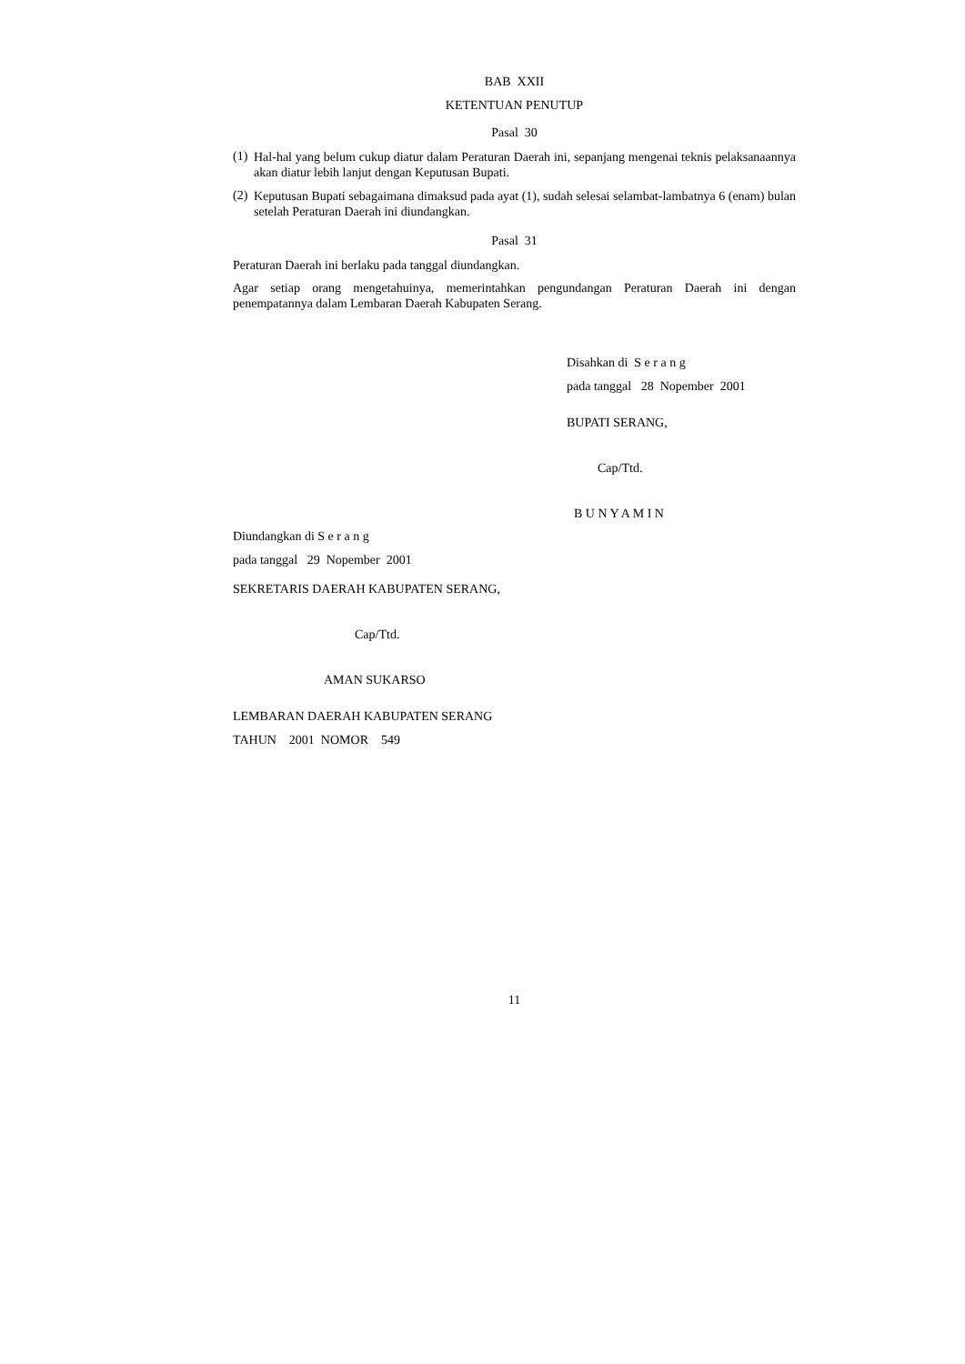BAB XXII
KETENTUAN PENUTUP
Pasal 30
(1)
Hal-hal yang belum cukup diatur dalam Peraturan Daerah ini, sepanjang mengenai teknis pelaksanaannya akan diatur lebih lanjut dengan Keputusan Bupati.
(2)
Keputusan Bupati sebagaimana dimaksud pada ayat (1), sudah selesai selambat-lambatnya 6 (enam) bulan setelah Peraturan Daerah ini diundangkan.
Pasal 31
Peraturan Daerah ini berlaku pada tanggal diundangkan.
Agar setiap orang mengetahuinya, memerintahkan pengundangan Peraturan Daerah ini dengan penempatannya dalam Lembaran Daerah Kabupaten Serang.
Disahkan di S e r a n g
pada tanggal 28 Nopember 2001
BUPATI SERANG,
Cap/Ttd.
B U N Y A M I N
Diundangkan di S e r a n g
pada tanggal 29 Nopember 2001
SEKRETARIS DAERAH KABUPATEN SERANG,
Cap/Ttd.
AMAN SUKARSO
LEMBARAN DAERAH KABUPATEN SERANG
TAHUN 2001 NOMOR 549
11